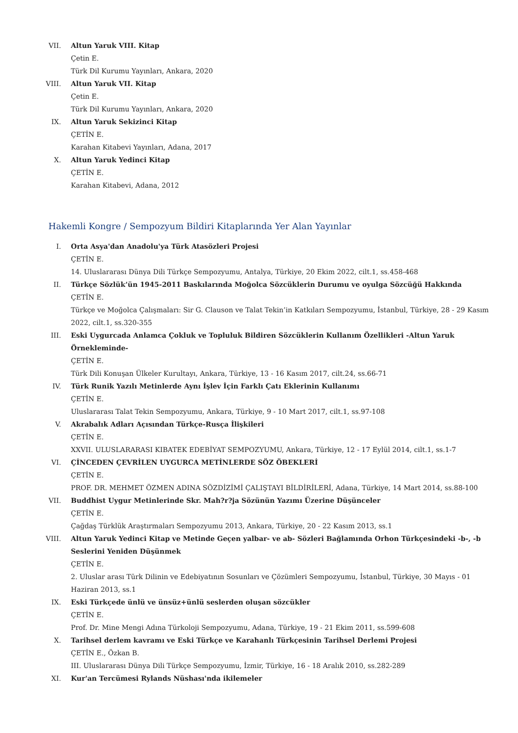VII. Altun Yaruk VIII. Kitap
Çetin E.
Türk Dil Kurumu Yayınları, Ankara, 2020
VIII.
Altun Yaruk VII. Kitap
Çetin E.
Türk Dil Kurumu Yayınları, Ankara, 2020
IX. Altun Yaruk Sekizinci Kitap
ÇETİN E.
Karahan Kitabevi Yayınları, Adana, 2017
X. Altun Yaruk Yedinci Kitap
ÇETİN E.
Karahan Kitabevi, Adana, 2012
Hakemli Kongre / Sempozyum Bildiri Kitaplarında Yer Alan Yayınlar
I. Orta Asya'dan Anadolu'ya Türk Atasözleri Projesi
ÇETİN E.
14. Uluslararası Dünya Dili Türkçe Sempozyumu, Antalya, Türkiye, 20 Ekim 2022, cilt.1, ss.458-468
II. Türkçe Sözlük’ün 1945-2011 Baskılarında Moğolca Sözcüklerin Durumu ve oyulga Sözcüğü Hakkında
ÇETİN E.
Türkçe ve Moğolca Çalışmaları: Sir G. Clauson ve Talat Tekin’in Katkıları Sempozyumu, İstanbul, Türkiye, 28 - 29 Kasım 2022, cilt.1, ss.320-355
III. Eski Uygurcada Anlamca Çokluk ve Topluluk Bildiren Sözcüklerin Kullanım Özellikleri -Altun Yaruk Örnekleminde-
ÇETİN E.
Türk Dili Konuşan Ülkeler Kurultayı, Ankara, Türkiye, 13 - 16 Kasım 2017, cilt.24, ss.66-71
IV. Türk Runik Yazılı Metinlerde Aynı İşlev İçin Farklı Çatı Eklerinin Kullanımı
ÇETİN E.
Uluslararası Talat Tekin Sempozyumu, Ankara, Türkiye, 9 - 10 Mart 2017, cilt.1, ss.97-108
V. Akrabalık Adları Açısından Türkçe-Rusça İlişkileri
ÇETİN E.
XXVII. ULUSLARARASI KIBATEK EDEBİYAT SEMPOZYUMU, Ankara, Türkiye, 12 - 17 Eylül 2014, cilt.1, ss.1-7
VI. ÇİNCEDEN ÇEVRİLEN UYGURCA METİNLERDE SÖZ ÖBEKLERİ
ÇETİN E.
PROF. DR. MEHMET ÖZMEN ADINA SÖZDİZİMİ ÇALIŞTAYI BİLDİRİLERİ, Adana, Türkiye, 14 Mart 2014, ss.88-100
VII. Buddhist Uygur Metinlerinde Skr. Mah?r?ja Sözünün Yazımı Üzerine Düşünceler
ÇETİN E.
Çağdaş Türklük Araştırmaları Sempozyumu 2013, Ankara, Türkiye, 20 - 22 Kasım 2013, ss.1
VIII.
Altun Yaruk Yedinci Kitap ve Metinde Geçen yalbar- ve ab- Sözleri Bağlamında Orhon Türkçesindeki -b-, -b Seslerini Yeniden Düşünmek
ÇETİN E.
2. Uluslar arası Türk Dilinin ve Edebiyatının Sosunları ve Çözümleri Sempozyumu, İstanbul, Türkiye, 30 Mayıs - 01 Haziran 2013, ss.1
IX. Eski Türkçede ünlü ve ünsüz+ünlü seslerden oluşan sözcükler
ÇETİN E.
Prof. Dr. Mine Mengi Adına Türkoloji Sempozyumu, Adana, Türkiye, 19 - 21 Ekim 2011, ss.599-608
X. Tarihsel derlem kavramı ve Eski Türkçe ve Karahanlı Türkçesinin Tarihsel Derlemi Projesi
ÇETİN E., Özkan B.
III. Uluslararası Dünya Dili Türkçe Sempozyumu, İzmir, Türkiye, 16 - 18 Aralık 2010, ss.282-289
XI. Kur'an Tercümesi Rylands Nüshası'nda ikilemeler